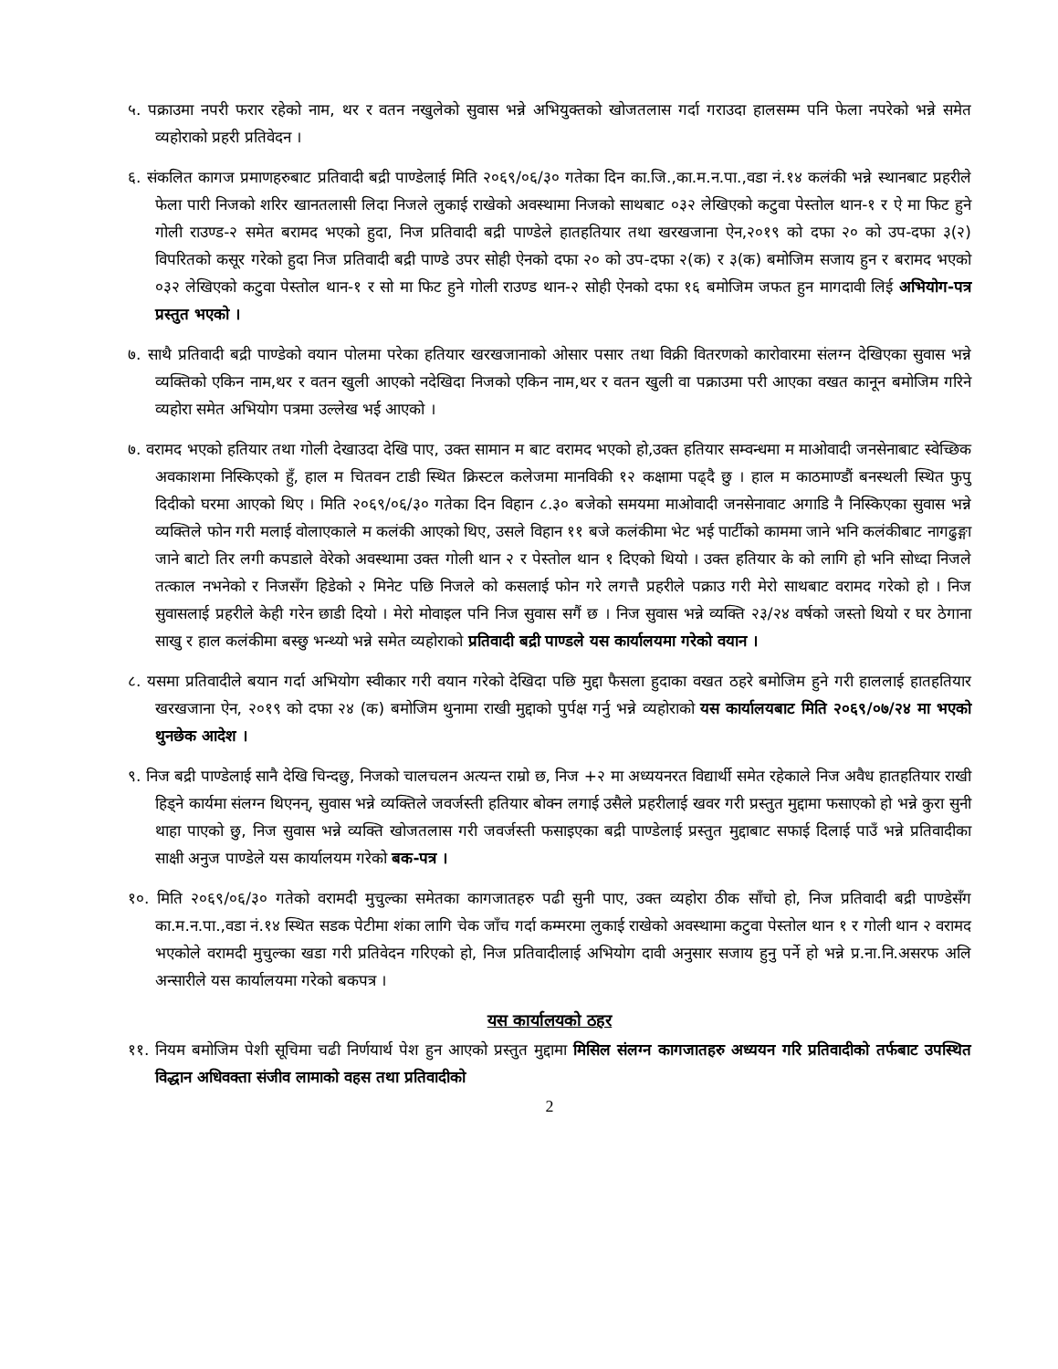५. पक्राउमा नपरी फरार रहेको नाम, थर र वतन नखुलेको सुवास भन्ने अभियुक्तको खोजतलास गर्दा गराउदा हालसम्म पनि फेला नपरेको भन्ने समेत व्यहोराको प्रहरी प्रतिवेदन ।
६. संकलित कागज प्रमाणहरुबाट प्रतिवादी बद्री पाण्डेलाई मिति २०६९/०६/३० गतेका दिन का.जि.,का.म.न.पा.,वडा नं.१४ कलंकी भन्ने स्थानबाट प्रहरीले फेला पारी निजको शरिर खानतलासी लिदा निजले लुकाई राखेको अवस्थामा निजको साथबाट ०३२ लेखिएको कटुवा पेस्तोल थान-१ र ऐ मा फिट हुने गोली राउण्ड-२ समेत बरामद भएको हुदा, निज प्रतिवादी बद्री पाण्डेले हातहतियार तथा खरखजाना ऐन,२०१९ को दफा २० को उप-दफा ३(२) विपरितको कसूर गरेको हुदा निज प्रतिवादी बद्री पाण्डे उपर सोही ऐनको दफा २० को उप-दफा २(क) र ३(क) बमोजिम सजाय हुन र बरामद भएको ०३२ लेखिएको कटुवा पेस्तोल थान-१ र सो मा फिट हुने गोली राउण्ड थान-२ सोही ऐनको दफा १६ बमोजिम जफत हुन मागदावी लिई अभियोग-पत्र प्रस्तुत भएको ।
७. साथै प्रतिवादी बद्री पाण्डेको वयान पोलमा परेका हतियार खरखजानाको ओसार पसार तथा विक्री वितरणको कारोवारमा संलग्न देखिएका सुवास भन्ने व्यक्तिको एकिन नाम,थर र वतन खुली आएको नदेखिदा निजको एकिन नाम,थर र वतन खुली वा पक्राउमा परी आएका वखत कानून बमोजिम गरिने व्यहोरा समेत अभियोग पत्रमा उल्लेख भई आएको ।
७. वरामद भएको हतियार तथा गोली देखाउदा देखि पाए, उक्त सामान म बाट वरामद भएको हो,उक्त हतियार सम्वन्धमा म माओवादी जनसेनाबाट स्वेच्छिक अवकाशमा निस्किएको हुँ, हाल म चितवन टाडी स्थित क्रिस्टल कलेजमा मानविकी १२ कक्षामा पढ्दै छु । हाल म काठमाण्डौं बनस्थली स्थित फुपु दिदीको घरमा आएको थिए । मिति २०६९/०६/३० गतेका दिन विहान ८.३० बजेको समयमा माओवादी जनसेनावाट अगाडि नै निस्किएका सुवास भन्ने व्यक्तिले फोन गरी मलाई वोलाएकाले म कलंकी आएको थिए, उसले विहान ११ बजे कलंकीमा भेट भई पार्टीको काममा जाने भनि कलंकीबाट नागढुङ्गा जाने बाटो तिर लगी कपडाले वेरेको अवस्थामा उक्त गोली थान २ र पेस्तोल थान १ दिएको थियो । उक्त हतियार के को लागि हो भनि सोध्दा निजले तत्काल नभनेको र निजसँग हिडेको २ मिनेट पछि निजले को कसलाई फोन गरे लगत्तै प्रहरीले पक्राउ गरी मेरो साथबाट वरामद गरेको हो । निज सुवासलाई प्रहरीले केही गरेन छाडी दियो । मेरो मोवाइल पनि निज सुवास सगैं छ । निज सुवास भन्ने व्यक्ति २३/२४ वर्षको जस्तो थियो र घर ठेगाना साखु र हाल कलंकीमा बस्छु भन्थ्यो भन्ने समेत व्यहोराको प्रतिवादी बद्री पाण्डले यस कार्यालयमा गरेको वयान ।
८. यसमा प्रतिवादीले बयान गर्दा अभियोग स्वीकार गरी वयान गरेको देखिदा पछि मुद्दा फैसला हुदाका वखत ठहरे बमोजिम हुने गरी हाललाई हातहतियार खरखजाना ऐन, २०१९ को दफा २४ (क) बमोजिम थुनामा राखी मुद्दाको पुर्पक्ष गर्नु भन्ने व्यहोराको यस कार्यालयबाट मिति २०६९/०७/२४ मा भएको थुनछेक आदेश ।
९. निज बद्री पाण्डेलाई सानै देखि चिन्दछु, निजको चालचलन अत्यन्त राम्रो छ, निज +२ मा अध्ययनरत विद्यार्थी समेत रहेकाले निज अवैध हातहतियार राखी हिड्ने कार्यमा संलग्न थिएनन्, सुवास भन्ने व्यक्तिले जवर्जस्ती हतियार बोक्न लगाई उसैले प्रहरीलाई खवर गरी प्रस्तुत मुद्दामा फसाएको हो भन्ने कुरा सुनी थाहा पाएको छु, निज सुवास भन्ने व्यक्ति खोजतलास गरी जवर्जस्ती फसाइएका बद्री पाण्डेलाई प्रस्तुत मुद्दाबाट सफाई दिलाई पाउँ भन्ने प्रतिवादीका साक्षी अनुज पाण्डेले यस कार्यालयम गरेको बक-पत्र ।
१०. मिति २०६९/०६/३० गतेको वरामदी मुचुल्का समेतका कागजातहरु पढी सुनी पाए, उक्त व्यहोरा ठीक साँचो हो, निज प्रतिवादी बद्री पाण्डेसँग का.म.न.पा.,वडा नं.१४ स्थित सडक पेटीमा शंका लागि चेक जाँच गर्दा कम्मरमा लुकाई राखेको अवस्थामा कटुवा पेस्तोल थान १ र गोली थान २ वरामद भएकोले वरामदी मुचुल्का खडा गरी प्रतिवेदन गरिएको हो, निज प्रतिवादीलाई अभियोग दावी अनुसार सजाय हुनु पर्ने हो भन्ने प्र.ना.नि.असरफ अलि अन्सारीले यस कार्यालयमा गरेको बकपत्र ।
यस कार्यालयको ठहर
११. नियम बमोजिम पेशी सूचिमा चढी निर्णयार्थ पेश हुन आएको प्रस्तुत मुद्दामा मिसिल संलग्न कागजातहरु अध्ययन गरि प्रतिवादीको तर्फबाट उपस्थित विद्धान अधिवक्ता संजीव लामाको वहस तथा प्रतिवादीको
2